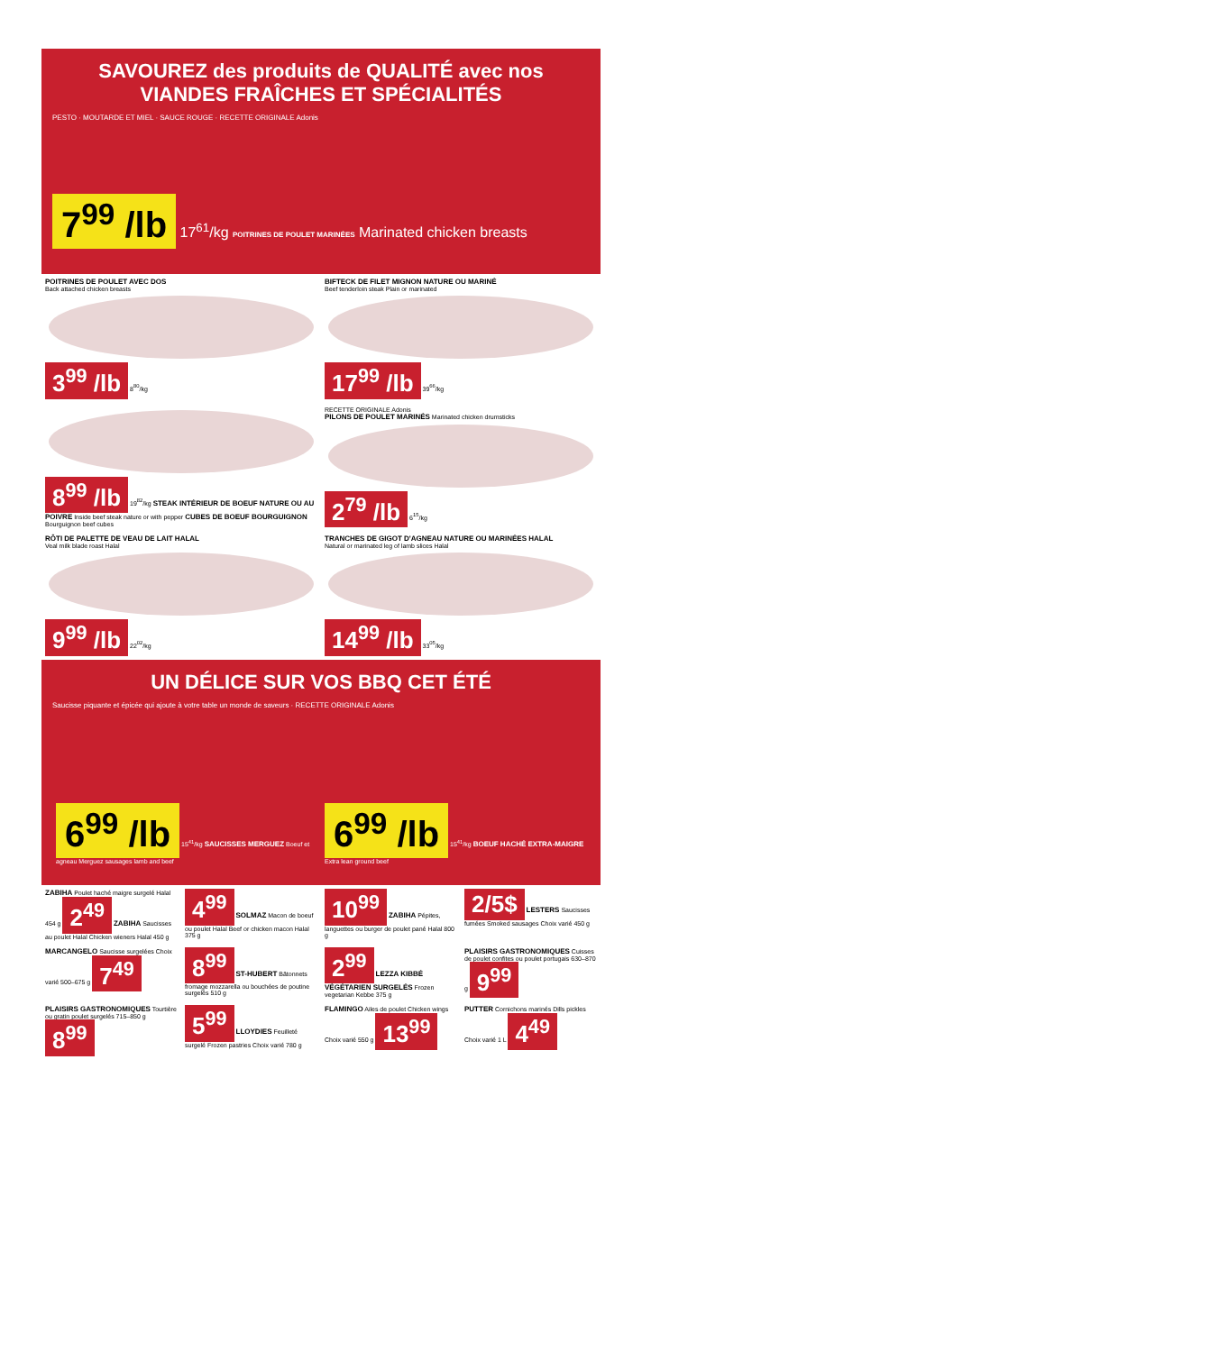SAVOUREZ des produits de QUALITÉ avec nos VIANDES FRAÎCHES ET SPÉCIALITÉS
PESTO · MOUTARDE ET MIEL · SAUCE ROUGE · RECETTE ORIGINALE Adonis
7<sup>99</sup> /lb 17<sup>61</sup>/kg POITRINES DE POULET MARINÉES Marinated chicken breasts
POITRINES DE POULET AVEC DOS
Back attached chicken breasts
3<sup>99</sup> /lb 8<sup>80</sup>/kg
BIFTECK DE FILET MIGNON NATURE OU MARINÉ
Beef tenderloin steak Plain or marinated
17<sup>99</sup> /lb 39<sup>66</sup>/kg
8<sup>99</sup> /lb 19<sup>82</sup>/kg STEAK INTÉRIEUR DE BOEUF NATURE OU AU POIVRE Inside beef steak nature or with pepper CUBES DE BOEUF BOURGUIGNON Bourguignon beef cubes
RECETTE ORIGINALE Adonis
PILONS DE POULET MARINÉS Marinated chicken drumsticks
2<sup>79</sup> /lb 6<sup>15</sup>/kg
RÔTI DE PALETTE DE VEAU DE LAIT HALAL
Veal milk blade roast Halal
9<sup>99</sup> /lb 22<sup>02</sup>/kg
TRANCHES DE GIGOT D'AGNEAU NATURE OU MARINÉES HALAL
Natural or marinated leg of lamb slices Halal
14<sup>99</sup> /lb 33<sup>05</sup>/kg
UN DÉLICE SUR VOS BBQ CET ÉTÉ
Saucisse piquante et épicée qui ajoute à votre table un monde de saveurs · RECETTE ORIGINALE Adonis
6<sup>99</sup> /lb 15<sup>41</sup>/kg SAUCISSES MERGUEZ Boeuf et agneau Merguez sausages lamb and beef
6<sup>99</sup> /lb 15<sup>41</sup>/kg BOEUF HACHÉ EXTRA-MAIGRE Extra lean ground beef
ZABIHA Poulet haché maigre surgelé Halal 454 g 2<sup>49</sup> ZABIHA Saucisses au poulet Halal Chicken wieners Halal 450 g
4<sup>99</sup> SOLMAZ Macon de boeuf ou poulet Halal Beef or chicken macon Halal 375 g
10<sup>99</sup> ZABIHA Pépites, languettes ou burger de poulet pané Halal 800 g
2/5$ LESTERS Saucisses fumées Smoked sausages Choix varié 450 g
MARCANGELO Saucisse surgelées Choix varié 500–675 g 7<sup>49</sup>
8<sup>99</sup> ST-HUBERT Bâtonnets fromage mozzarella ou bouchées de poutine surgelés 510 g
2<sup>99</sup> LEZZA KIBBÉ VÉGÉTARIEN SURGELÉS Frozen vegetarian Kebbe 375 g
PLAISIRS GASTRONOMIQUES Cuisses de poulet confites ou poulet portugais 630–870 g 9<sup>99</sup>
PLAISIRS GASTRONOMIQUES Tourtière ou gratin poulet surgelés 715–850 g 8<sup>99</sup>
5<sup>99</sup> LLOYDIES Feuilleté surgelé Frozen pastries Choix varié 780 g
FLAMINGO Ailes de poulet Chicken wings Choix varié 550 g 13<sup>99</sup>
PUTTER Cornichons marinés Dills pickles Choix varié 1 L 4<sup>49</sup>